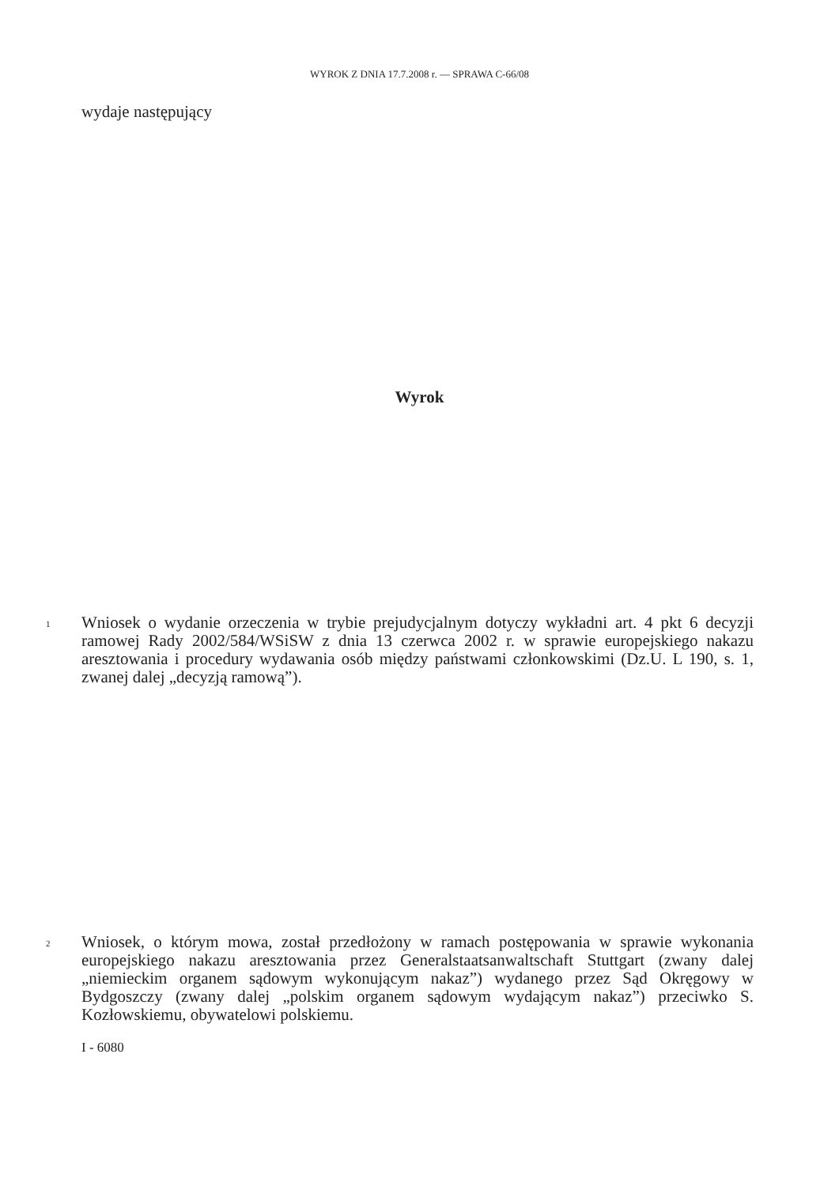WYROK Z DNIA 17.7.2008 r. — SPRAWA C-66/08
wydaje następujący
Wyrok
1
Wniosek o wydanie orzeczenia w trybie prejudycjalnym dotyczy wykładni art. 4 pkt 6 decyzji ramowej Rady 2002/584/WSiSW z dnia 13 czerwca 2002 r. w sprawie europejskiego nakazu aresztowania i procedury wydawania osób między państwami członkowskimi (Dz.U. L 190, s. 1, zwanej dalej „decyzją ramową”).
2
Wniosek, o którym mowa, został przedłożony w ramach postępowania w sprawie wykonania europejskiego nakazu aresztowania przez Generalstaatsanwaltschaft Stuttgart (zwany dalej „niemieckim organem sądowym wykonującym nakaz”) wydanego przez Sąd Okręgowy w Bydgoszczy (zwany dalej „polskim organem sądowym wydającym nakaz”) przeciwko S. Kozłowskiemu, obywatelowi polskiemu.
I - 6080